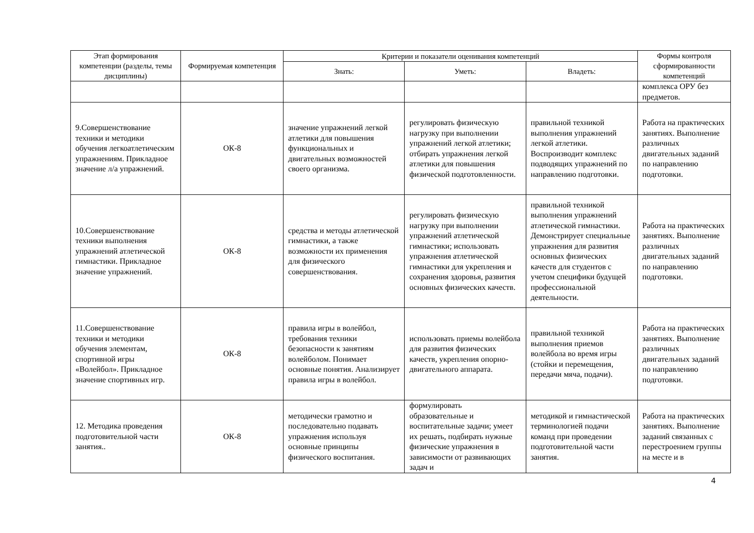| Этап формирования компетенции (разделы, темы дисциплины) | Формируемая компетенция | Критерии и показатели оценивания компетенций | | | Формы контроля сформированности компетенций |
| --- | --- | --- | --- | --- | --- |
| | | Знать: | Уметь: | Владеть: | |
| | | | | | комплекса ОРУ без предметов. |
| 9.Совершенствование техники и методики обучения легкоатлетическим упражнениям. Прикладное значение л/а упражнений. | ОК-8 | значение упражнений легкой атлетики для повышения функциональных и двигательных возможностей своего организма. | регулировать физическую нагрузку при выполнении упражнений легкой атлетики; отбирать упражнения легкой атлетики для повышения физической подготовленности. | правильной техникой выполнения упражнений легкой атлетики. Воспроизводит комплекс подводящих упражнений по направлению подготовки. | Работа на практических занятиях. Выполнение различных двигательных заданий по направлению подготовки. |
| 10.Совершенствование техники выполнения упражнений атлетической гимнастики. Прикладное значение упражнений. | ОК-8 | средства и методы атлетической гимнастики, а также возможности их применения для физического совершенствования. | регулировать физическую нагрузку при выполнении упражнений атлетической гимнастики; использовать упражнения атлетической гимнастики для укрепления и сохранения здоровья, развития основных физических качеств. | правильной техникой выполнения упражнений атлетической гимнастики. Демонстрирует специальные упражнения для развития основных физических качеств для студентов с учетом специфики будущей профессиональной деятельности. | Работа на практических занятиях. Выполнение различных двигательных заданий по направлению подготовки. |
| 11.Совершенствование техники и методики обучения элементам, спортивной игры «Волейбол». Прикладное значение спортивных игр. | ОК-8 | правила игры в волейбол, требования техники безопасности к занятиям волейболом. Понимает основные понятия. Анализирует правила игры в волейбол. | использовать приемы волейбола для развития физических качеств, укрепления опорно-двигательного аппарата. | правильной техникой выполнения приемов волейбола во время игры (стойки и перемещения, передачи мяча, подачи). | Работа на практических занятиях. Выполнение различных двигательных заданий по направлению подготовки. |
| 12. Методика проведения подготовительной части занятия.. | ОК-8 | методически грамотно и последовательно подавать упражнения используя основные принципы физического воспитания. | формулировать образовательные и воспитательные задачи; умеет их решать, подбирать нужные физические упражнения в зависимости от развивающих задач и | методикой и гимнастической терминологией подачи команд при проведении подготовительной части занятия. | Работа на практических занятиях. Выполнение заданий связанных с перестроением группы на месте и в |
4